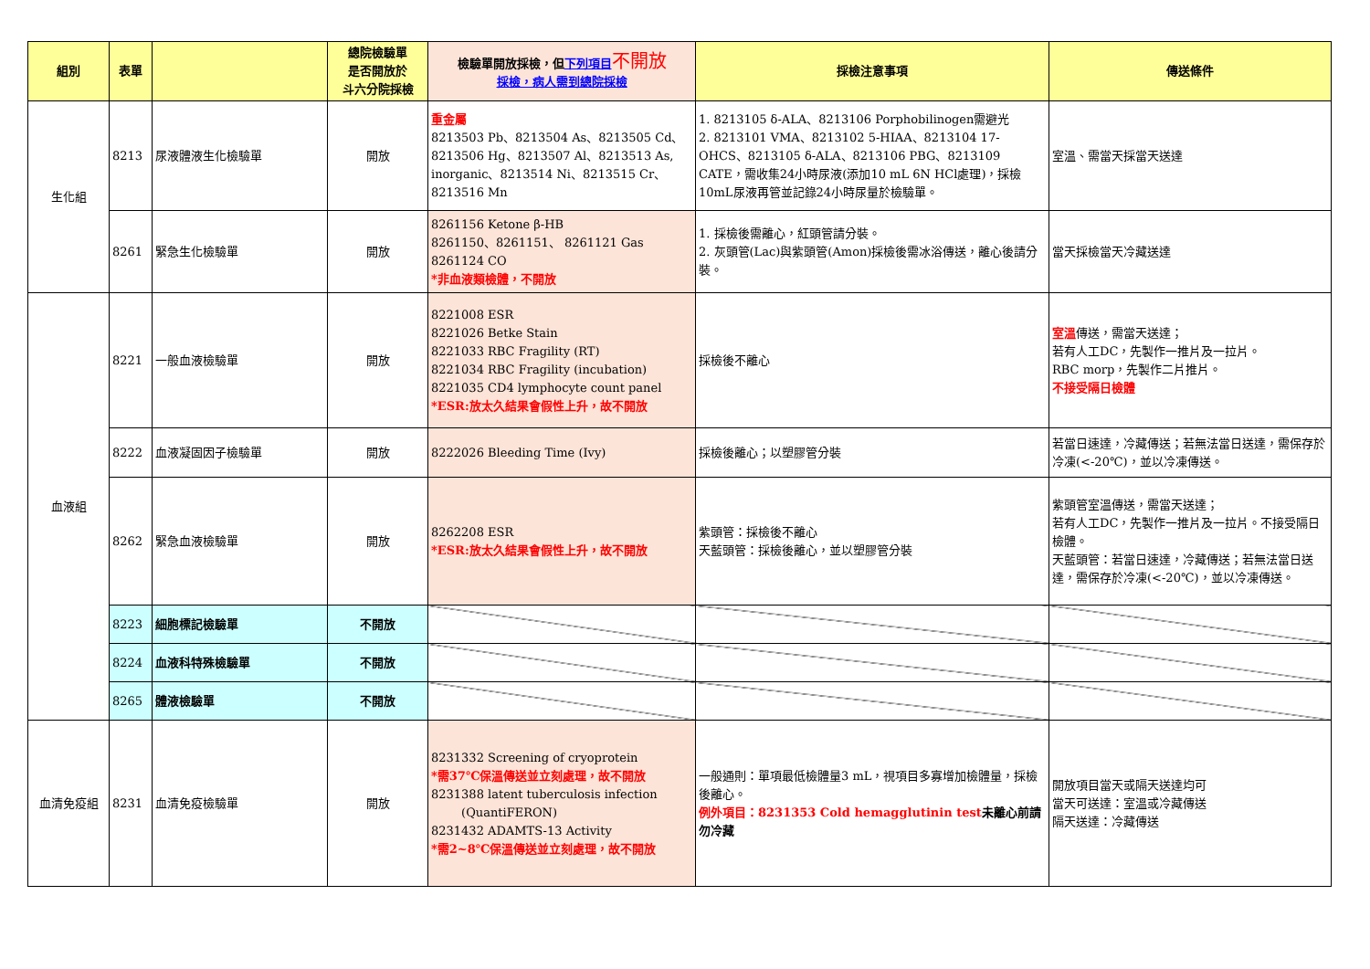| 組別 | 表單 | | 總院檢驗單 是否開放於 斗六分院採檢 | 檢驗單開放採檢，但 下列項目 不開放 採檢，病人需到總院採檢 | 採檢注意事項 | 傳送條件 |
| --- | --- | --- | --- | --- | --- | --- |
| 生化組 | 8213 | 尿液體液生化檢驗單 | 開放 | 重金屬 8213503 Pb、8213504 As、8213505 Cd、8213506 Hg、8213507 Al、8213513 As, inorganic、8213514 Ni、8213515 Cr、8213516 Mn | 1. 8213105 δ-ALA、8213106 Porphobilinogen需避光 2. 8213101 VMA、8213102 5-HIAA、8213104 17-OHCS、8213105 δ-ALA、8213106 PBG、8213109 CATE，需收集24小時尿液(添加10 mL 6N HCl處理)，採檢10mL尿液再管並記錄24小時尿量於檢驗單。 | 室溫、需當天採當天送達 |
| | 8261 | 緊急生化檢驗單 | 開放 | 8261156 Ketone β-HB 8261150、8261151、 8261121 Gas 8261124 CO *非血液類檢體，不開放 | 1. 採檢後需離心，紅頭管請分裝。 2. 灰頭管(Lac)與紫頭管(Amon)採檢後需冰浴傳送，離心後請分裝。 | 當天採檢當天冷藏送達 |
| 血液組 | 8221 | 一般血液檢驗單 | 開放 | 8221008 ESR 8221026 Betke Stain 8221033 RBC Fragility (RT) 8221034 RBC Fragility (incubation) 8221035 CD4 lymphocyte count panel *ESR:放太久結果會假性上升，故不開放 | 採檢後不離心 | 室溫 傳送，需當天送達； 若有人工DC，先製作一推片及一拉片。 RBC morp，先製作二片推片。 不接受隔日檢體 |
| | 8222 | 血液凝固因子檢驗單 | 開放 | 8222026 Bleeding Time (Ivy) | 採檢後離心；以塑膠管分裝 | 若當日速達，冷藏傳送；若無法當日送達，需保存於冷凍(<-20℃)，並以冷凍傳送。 |
| | 8262 | 緊急血液檢驗單 | 開放 | 8262208 ESR *ESR:放太久結果會假性上升，故不開放 | 紫頭管：採檢後不離心 天藍頭管：採檢後離心，並以塑膠管分裝 | 紫頭管室溫傳送，需當天送達； 若有人工DC，先製作一推片及一拉片。不接受隔日檢體。 天藍頭管：若當日速達，冷藏傳送；若無法當日送達，需保存於冷凍(<-20℃)，並以冷凍傳送。 |
| | 8223 | 細胞標記檢驗單 | 不開放 | | | |
| | 8224 | 血液科特殊檢驗單 | 不開放 | | | |
| | 8265 | 體液檢驗單 | 不開放 | | | |
| 血清免疫組 | 8231 | 血清免疫檢驗單 | 開放 | 8231332 Screening of cryoprotein *需37℃保溫傳送並立刻處理，故不開放 8231388 latent tuberculosis infection (QuantiFERON) 8231432 ADAMTS-13 Activity *需2~8℃保溫傳送並立刻處理，故不開放 | 一般通則：單項最低檢體量3 mL，視項目多寡增加檢體量，採檢後離心。 例外項目：8231353 Cold hemagglutinin test 未離心前請勿冷藏 | 開放項目當天或隔天送達均可 當天可送達：室溫或冷藏傳送 隔天送達：冷藏傳送 |